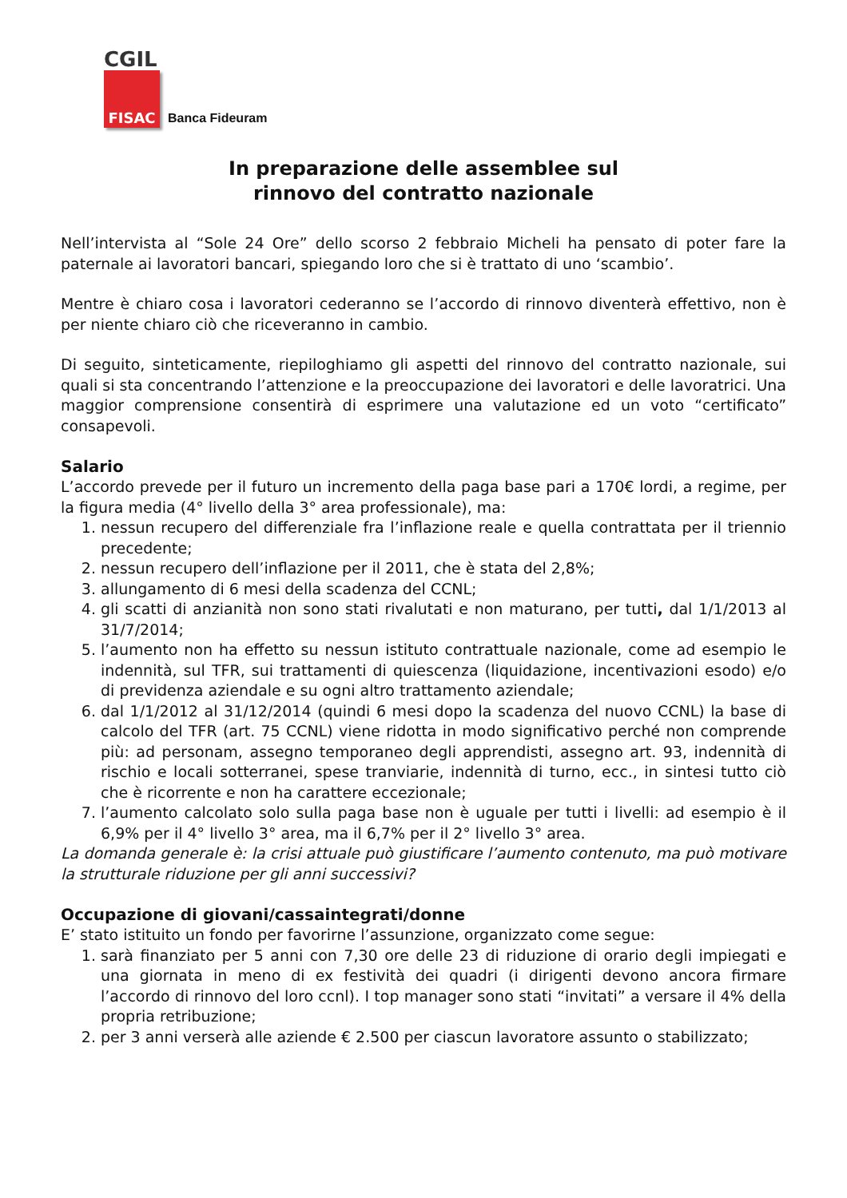CGIL
FISAC
Banca Fideuram
In preparazione delle assemblee sul
rinnovo del contratto nazionale
Nell’intervista al “Sole 24 Ore” dello scorso 2 febbraio Micheli ha pensato di poter fare la paternale ai lavoratori bancari, spiegando loro che si è trattato di uno ‘scambio’.
Mentre è chiaro cosa i lavoratori cederanno se l’accordo di rinnovo diventerà effettivo, non è per niente chiaro ciò che riceveranno in cambio.
Di seguito, sinteticamente, riepiloghiamo gli aspetti del rinnovo del contratto nazionale, sui quali si sta concentrando l’attenzione e la preoccupazione dei lavoratori e delle lavoratrici. Una maggior comprensione consentirà di esprimere una valutazione ed un voto “certificato” consapevoli.
Salario
L’accordo prevede per il futuro un incremento della paga base pari a 170€ lordi, a regime, per la figura media (4° livello della 3° area professionale), ma:
1. nessun recupero del differenziale fra l’inflazione reale e quella contrattata per il triennio precedente;
2. nessun recupero dell’inflazione per il 2011, che è stata del 2,8%;
3. allungamento di 6 mesi della scadenza del CCNL;
4. gli scatti di anzianità non sono stati rivalutati e non maturano, per tutti, dal 1/1/2013 al 31/7/2014;
5. l’aumento non ha effetto su nessun istituto contrattuale nazionale, come ad esempio le indennità, sul TFR, sui trattamenti di quiescenza (liquidazione, incentivazioni esodo) e/o di previdenza aziendale e su ogni altro trattamento aziendale;
6. dal 1/1/2012 al 31/12/2014 (quindi 6 mesi dopo la scadenza del nuovo CCNL) la base di calcolo del TFR (art. 75 CCNL) viene ridotta in modo significativo perché non comprende più: ad personam, assegno temporaneo degli apprendisti, assegno art. 93, indennità di rischio e locali sotterranei, spese tranviarie, indennità di turno, ecc., in sintesi tutto ciò che è ricorrente e non ha carattere eccezionale;
7. l’aumento calcolato solo sulla paga base non è uguale per tutti i livelli: ad esempio è il 6,9% per il 4° livello 3° area, ma il 6,7% per il 2° livello 3° area.
La domanda generale è: la crisi attuale può giustificare l’aumento contenuto, ma può motivare la strutturale riduzione per gli anni successivi?
Occupazione di giovani/cassaintegrati/donne
E’ stato istituito un fondo per favorirne l’assunzione, organizzato come segue:
1. sarà finanziato per 5 anni con 7,30 ore delle 23 di riduzione di orario degli impiegati e una giornata in meno di ex festività dei quadri (i dirigenti devono ancora firmare l’accordo di rinnovo del loro ccnl). I top manager sono stati “invitati” a versare il 4% della propria retribuzione;
2. per 3 anni verserà alle aziende € 2.500 per ciascun lavoratore assunto o stabilizzato;